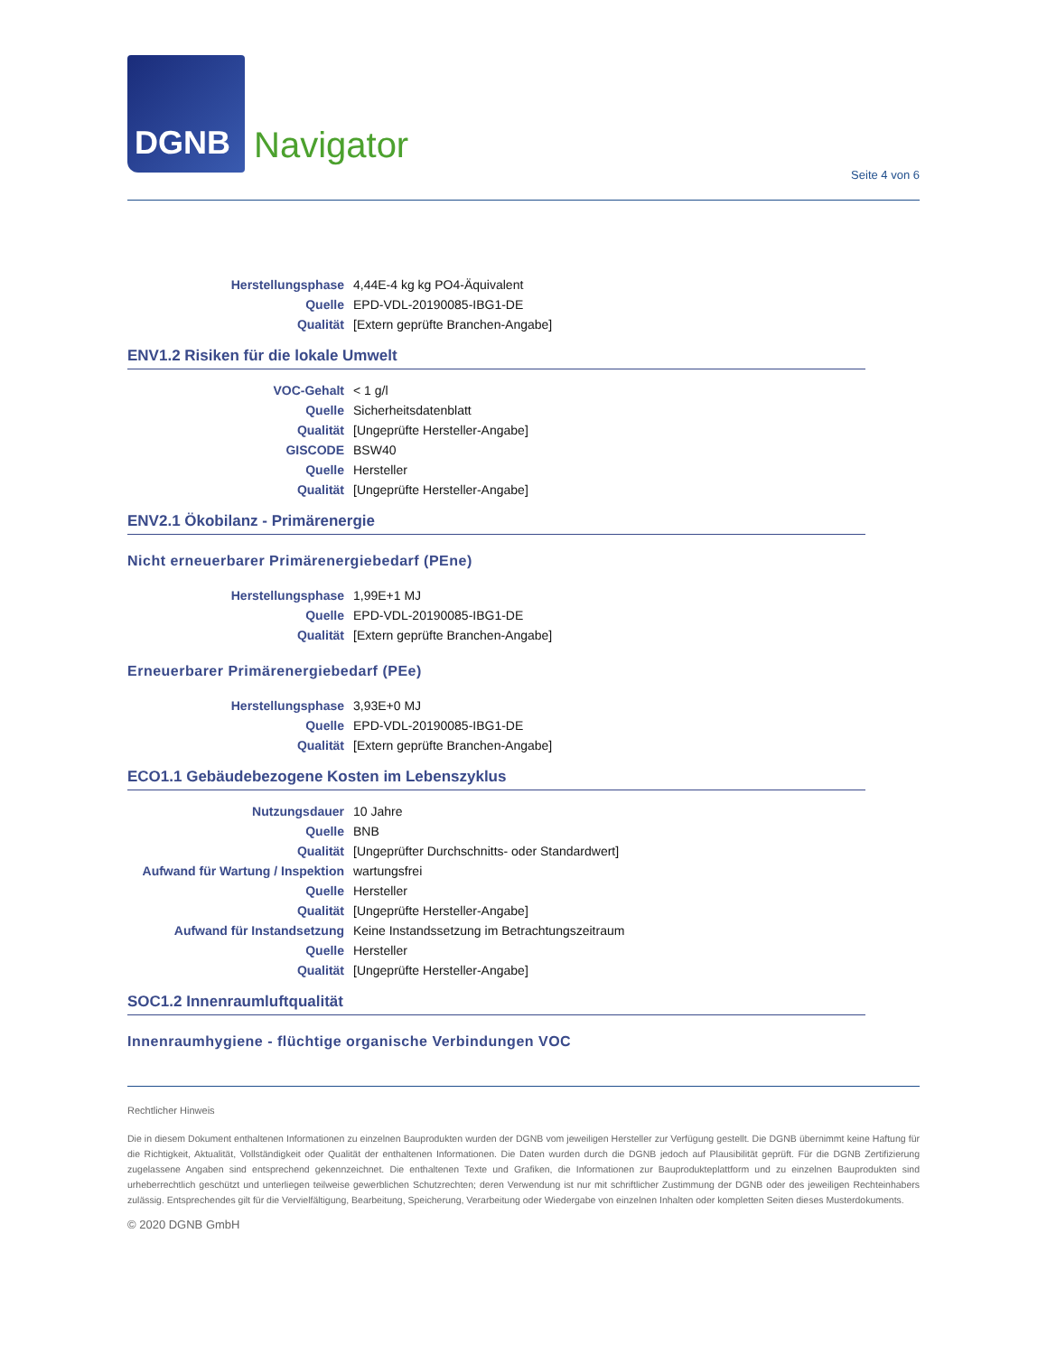DGNB
Navigator
Seite 4 von 6
| Herstellungsphase | 4,44E-4 kg kg PO4-Äquivalent |
| Quelle | EPD-VDL-20190085-IBG1-DE |
| Qualität | [Extern geprüfte Branchen-Angabe] |
ENV1.2 Risiken für die lokale Umwelt
| VOC-Gehalt | < 1 g/l |
| Quelle | Sicherheitsdatenblatt |
| Qualität | [Ungeprüfte Hersteller-Angabe] |
| GISCODE | BSW40 |
| Quelle | Hersteller |
| Qualität | [Ungeprüfte Hersteller-Angabe] |
ENV2.1 Ökobilanz - Primärenergie
Nicht erneuerbarer Primärenergiebedarf (PEne)
| Herstellungsphase | 1,99E+1 MJ |
| Quelle | EPD-VDL-20190085-IBG1-DE |
| Qualität | [Extern geprüfte Branchen-Angabe] |
Erneuerbarer Primärenergiebedarf (PEe)
| Herstellungsphase | 3,93E+0 MJ |
| Quelle | EPD-VDL-20190085-IBG1-DE |
| Qualität | [Extern geprüfte Branchen-Angabe] |
ECO1.1 Gebäudebezogene Kosten im Lebenszyklus
| Nutzungsdauer | 10 Jahre |
| Quelle | BNB |
| Qualität | [Ungeprüfter Durchschnitts- oder Standardwert] |
| Aufwand für Wartung / Inspektion | wartungsfrei |
| Quelle | Hersteller |
| Qualität | [Ungeprüfte Hersteller-Angabe] |
| Aufwand für Instandsetzung | Keine Instandssetzung im Betrachtungszeitraum |
| Quelle | Hersteller |
| Qualität | [Ungeprüfte Hersteller-Angabe] |
SOC1.2 Innenraumluftqualität
Innenraumhygiene - flüchtige organische Verbindungen VOC
Rechtlicher Hinweis
Die in diesem Dokument enthaltenen Informationen zu einzelnen Bauprodukten wurden der DGNB vom jeweiligen Hersteller zur Verfügung gestellt. Die DGNB übernimmt keine Haftung für die Richtigkeit, Aktualität, Vollständigkeit oder Qualität der enthaltenen Informationen. Die Daten wurden durch die DGNB jedoch auf Plausibilität geprüft. Für die DGNB Zertifizierung zugelassene Angaben sind entsprechend gekennzeichnet. Die enthaltenen Texte und Grafiken, die Informationen zur Bauprodukteplattform und zu einzelnen Bauprodukten sind urheberrechtlich geschützt und unterliegen teilweise gewerblichen Schutzrechten; deren Verwendung ist nur mit schriftlicher Zustimmung der DGNB oder des jeweiligen Rechteinhabers zulässig. Entsprechendes gilt für die Vervielfältigung, Bearbeitung, Speicherung, Verarbeitung oder Wiedergabe von einzelnen Inhalten oder kompletten Seiten dieses Musterdokuments.
© 2020 DGNB GmbH